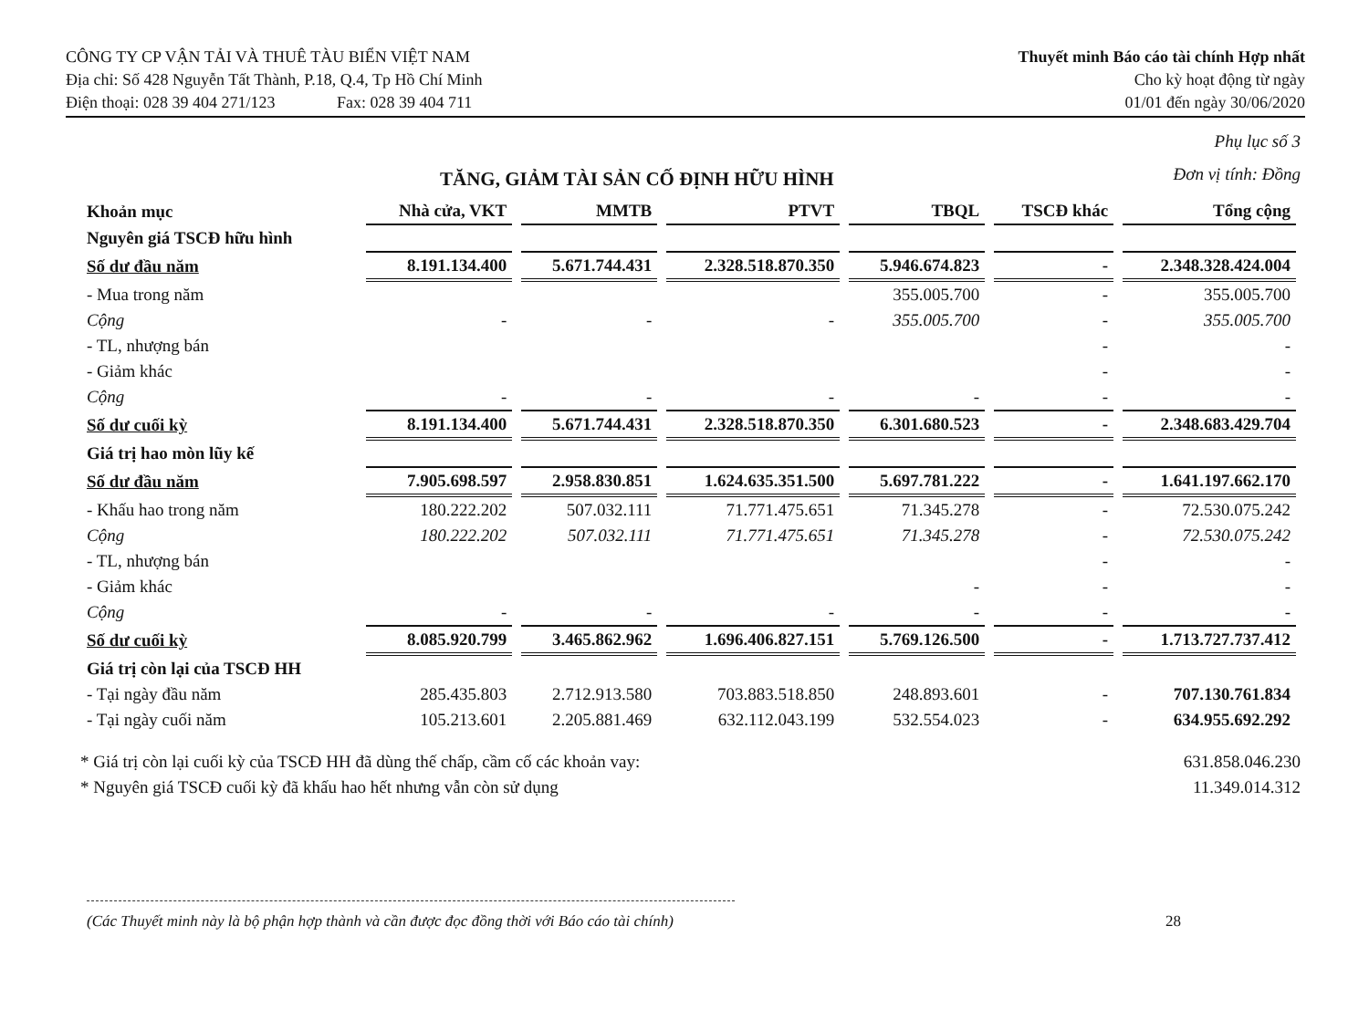CÔNG TY CP VẬN TẢI VÀ THUÊ TÀU BIỂN VIỆT NAM
Địa chỉ: Số 428 Nguyễn Tất Thành, P.18, Q.4, Tp Hồ Chí Minh
Điện thoại: 028 39 404 271/123 Fax: 028 39 404 711
Thuyết minh Báo cáo tài chính Hợp nhất
Cho kỳ hoạt động từ ngày
01/01 đến ngày 30/06/2020
TĂNG, GIẢM TÀI SẢN CỐ ĐỊNH HỮU HÌNH
Phụ lục số 3
Đơn vị tính: Đồng
| Khoản mục | Nhà cửa, VKT | MMTB | PTVT | TBQL | TSCĐ khác | Tổng cộng |
| --- | --- | --- | --- | --- | --- | --- |
| Nguyên giá TSCĐ hữu hình | | | | | | |
| Số dư đầu năm | 8.191.134.400 | 5.671.744.431 | 2.328.518.870.350 | 5.946.674.823 | - | 2.348.328.424.004 |
| - Mua trong năm | | | | 355.005.700 | - | 355.005.700 |
| Cộng | - | - | - | 355.005.700 | - | 355.005.700 |
| - TL, nhượng bán | | | | | - | - |
| - Giảm khác | | | | | - | - |
| Cộng | - | - | - | - | - | - |
| Số dư cuối kỳ | 8.191.134.400 | 5.671.744.431 | 2.328.518.870.350 | 6.301.680.523 | - | 2.348.683.429.704 |
| Giá trị hao mòn lũy kế | | | | | | |
| Số dư đầu năm | 7.905.698.597 | 2.958.830.851 | 1.624.635.351.500 | 5.697.781.222 | - | 1.641.197.662.170 |
| - Khấu hao trong năm | 180.222.202 | 507.032.111 | 71.771.475.651 | 71.345.278 | - | 72.530.075.242 |
| Cộng | 180.222.202 | 507.032.111 | 71.771.475.651 | 71.345.278 | - | 72.530.075.242 |
| - TL, nhượng bán | | | | | - | - |
| - Giảm khác | | | | - | - | - |
| Cộng | - | - | - | - | - | - |
| Số dư cuối kỳ | 8.085.920.799 | 3.465.862.962 | 1.696.406.827.151 | 5.769.126.500 | - | 1.713.727.737.412 |
| Giá trị còn lại của TSCĐ HH | | | | | | |
| - Tại ngày đầu năm | 285.435.803 | 2.712.913.580 | 703.883.518.850 | 248.893.601 | - | 707.130.761.834 |
| - Tại ngày cuối năm | 105.213.601 | 2.205.881.469 | 632.112.043.199 | 532.554.023 | - | 634.955.692.292 |
* Giá trị còn lại cuối kỳ của TSCĐ HH đã dùng thế chấp, cầm cố các khoản vay:
* Nguyên giá TSCĐ cuối kỳ đã khấu hao hết nhưng vẫn còn sử dụng
631.858.046.230
11.349.014.312
(Các Thuyết minh này là bộ phận hợp thành và cần được đọc đồng thời với Báo cáo tài chính) 28